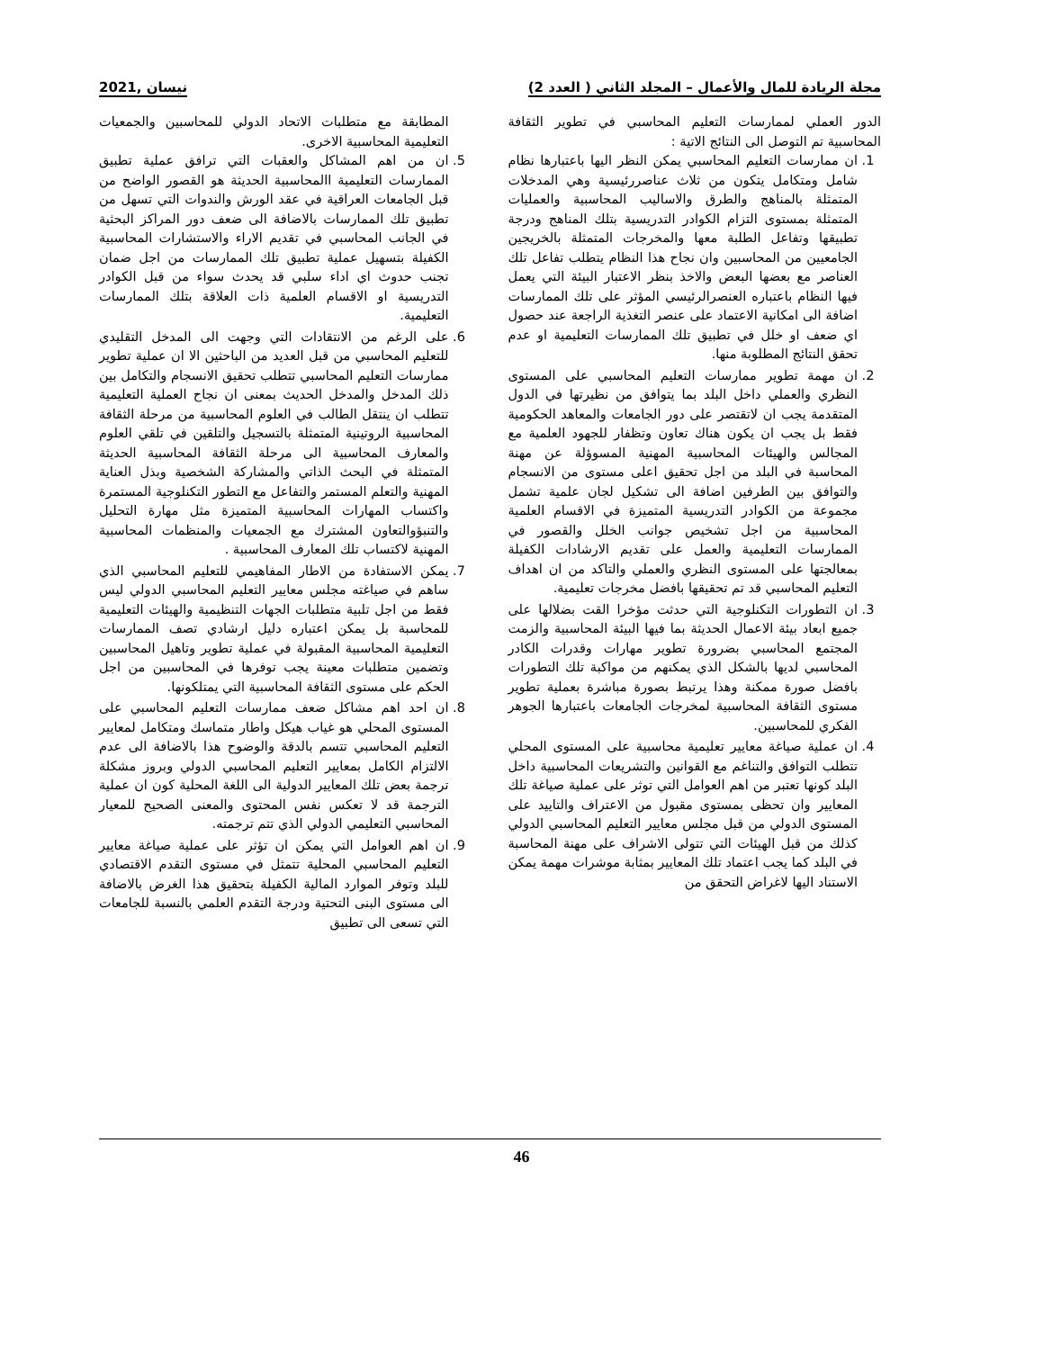مجلة الريادة للمال والأعمال – المجلد الثاني ( العدد 2) نيسان ,2021
الدور العملي لممارسات التعليم المحاسبي في تطوير الثقافة المحاسبية تم التوصل الى النتائج الاتية :
1. ان ممارسات التعليم المحاسبي يمكن النظر اليها باعتبارها نظام شامل ومتكامل يتكون من ثلاث عناصررئيسية وهي المدخلات المتمثلة بالمناهج والطرق والاساليب المحاسبية والعمليات المتمثلة بمستوى التزام الكوادر التدريسية بتلك المناهج ودرجة تطبيقها وتفاعل الطلبة معها والمخرجات المتمثلة بالخريجين الجامعيين من المحاسبين وان نجاح هذا النظام يتطلب تفاعل تلك العناصر مع بعضها البعض والاخذ بنظر الاعتبار البيئة التي يعمل فيها النظام باعتباره العنصرالرئيسي المؤثر على تلك الممارسات اضافة الى امكانية الاعتماد على عنصر التغذية الراجعة عند حصول اي ضعف او خلل في تطبيق تلك الممارسات التعليمية او عدم تحقق النتائج المطلوبة منها.
2. ان مهمة تطوير ممارسات التعليم المحاسبي على المستوى النظري والعملي داخل البلد بما يتوافق من نظيرتها في الدول المتقدمة يجب ان لاتقتصر على دور الجامعات والمعاهد الحكومية فقط بل يجب ان يكون هناك تعاون وتظفار للجهود العلمية مع المجالس والهيئات المحاسبية المهنية المسوؤلة عن مهنة المحاسبة في البلد من اجل تحقيق اعلى مستوى من الانسجام والتوافق بين الطرفين اضافة الى تشكيل لجان علمية تشمل مجموعة من الكوادر التدريسية المتميزة في الاقسام العلمية المحاسبية من اجل تشخيص جوانب الخلل والقصور في الممارسات التعليمية والعمل على تقديم الارشادات الكفيلة بمعالجتها على المستوى النظري والعملي والتاكد من ان اهداف التعليم المحاسبي قد تم تحقيقها بافضل مخرجات تعليمية.
3. ان التطورات التكنلوجية التي حدثت مؤخرا القت بضلالها على جميع ابعاد بيئة الاعمال الحديثة بما فيها البيئة المحاسبية والزمت المجتمع المحاسبي بضرورة تطوير مهارات وقدرات الكادر المحاسبي لديها بالشكل الذي يمكنهم من مواكبة تلك التطورات بافضل صورة ممكنة وهذا يرتبط بصورة مباشرة بعملية تطوير مستوى الثقافة المحاسبية لمخرجات الجامعات باعتبارها الجوهر الفكري للمحاسبين.
4. ان عملية صياغة معايير تعليمية محاسبية على المستوى المحلي تتطلب التوافق والتناغم مع القوانين والتشريعات المحاسبية داخل البلد كونها تعتبر من اهم العوامل التي توثر على عملية صياغة تلك المعايير وان تحظى بمستوى مقبول من الاعتراف والتاييد على المستوى الدولي من قبل مجلس معايير التعليم المحاسبي الدولي كذلك من قبل الهيئات التي تتولى الاشراف على مهنة المحاسبة في البلد كما يجب اعتماد تلك المعايير بمثابة موشرات مهمة يمكن الاستناد اليها لاغراض التحقق من
المطابقة مع متطلبات الاتحاد الدولي للمحاسبين والجمعيات التعليمية المحاسبية الاخرى.
5. ان من اهم المشاكل والعقبات التي ترافق عملية تطبيق الممارسات التعليمية االمحاسبية الحديثة هو القصور الواضح من قبل الجامعات العراقية في عقد الورش والندوات التي تسهل من تطبيق تلك الممارسات بالاضافة الى ضعف دور المراكز البحثية في الجانب المحاسبي في تقديم الاراء والاستشارات المحاسبية الكفيلة بتسهيل عملية تطبيق تلك الممارسات من اجل ضمان تجنب حدوث اي اداء سلبي قد يحدث سواء من قبل الكوادر التدريسية او الاقسام العلمية ذات العلاقة بتلك الممارسات التعليمية.
6. على الرغم من الانتقادات التي وجهت الى المدخل التقليدي للتعليم المحاسبي من قبل العديد من الباحثين الا ان عملية تطوير ممارسات التعليم المحاسبي تتطلب تحقيق الانسجام والتكامل بين ذلك المدخل والمدخل الحديث بمعنى ان نجاح العملية التعليمية تتطلب ان ينتقل الطالب في العلوم المحاسبية من مرحلة الثقافة المحاسبية الروتينية المتمثلة بالتسجيل والتلقين في تلقي العلوم والمعارف المحاسبية الى مرحلة الثقافة المحاسبية الحديثة المتمثلة في البحث الذاتي والمشاركة الشخصية وبذل العناية المهنية والتعلم المستمر والتفاعل مع التطور التكنلوجية المستمرة واكتساب المهارات المحاسبية المتميزة مثل مهارة التحليل والتنبؤوالتعاون المشترك مع الجمعيات والمنظمات المحاسبية المهنية لاكتساب تلك المعارف المحاسبية .
7. يمكن الاستفادة من الاطار المفاهيمي للتعليم المحاسبي الذي ساهم في صياغته مجلس معايير التعليم المحاسبي الدولي ليس فقط من اجل تلبية متطلبات الجهات التنظيمية والهيئات التعليمية للمحاسبة بل يمكن اعتباره دليل ارشادي تصف الممارسات التعليمية المحاسبية المقبولة في عملية تطوير وتاهيل المحاسبين وتضمين متطلبات معينة يجب توفرها في المحاسبين من اجل الحكم على مستوى الثقافة المحاسبية التي يمتلكونها.
8. ان احد اهم مشاكل ضعف ممارسات التعليم المحاسبي على المستوى المحلي هو غياب هيكل واطار متماسك ومتكامل لمعايير التعليم المحاسبي تتسم بالدقة والوضوح هذا بالاضافة الى عدم الالتزام الكامل بمعايير التعليم المحاسبي الدولي وبروز مشكلة ترجمة بعض تلك المعايير الدولية الى اللغة المحلية كون ان عملية الترجمة قد لا تعكس نفس المحتوى والمعنى الصحيح للمعيار المحاسبي التعليمي الدولي الذي تتم ترجمته.
9. ان اهم العوامل التي يمكن ان تؤثر على عملية صياغة معايير التعليم المحاسبي المحلية تتمثل في مستوى التقدم الاقتصادي للبلد وتوفر الموارد المالية الكفيلة بتحقيق هذا الغرض بالاضافة الى مستوى البنى التحتية ودرجة التقدم العلمي بالنسبة للجامعات التي تسعى الى تطبيق
46